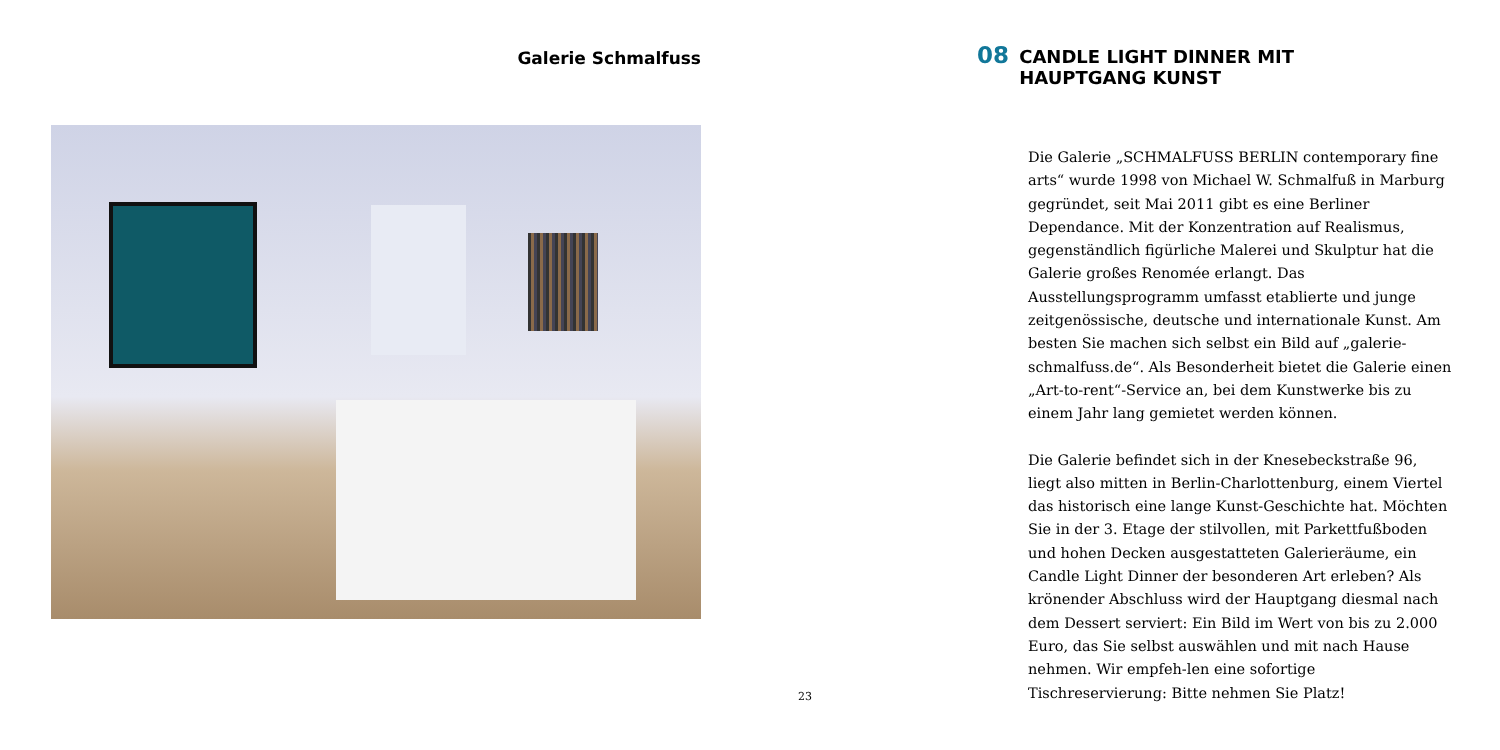Galerie Schmalfuss
08 CANDLE LIGHT DINNER MIT HAUPTGANG KUNST
Die Galerie „SCHMALFUSS BERLIN contemporary fine arts“ wurde 1998 von Michael W. Schmalfuß in Marburg gegründet, seit Mai 2011 gibt es eine Berliner Dependance. Mit der Konzentration auf Realismus, gegenständlich figürliche Malerei und Skulptur hat die Galerie großes Renomée erlangt. Das Ausstellungsprogramm umfasst etablierte und junge zeitgenössische, deutsche und internationale Kunst. Am besten Sie machen sich selbst ein Bild auf „galerie-schmalfuss.de“. Als Besonderheit bietet die Galerie einen „Art-to-rent“-Service an, bei dem Kunstwerke bis zu einem Jahr lang gemietet werden können.
Die Galerie befindet sich in der Knesebeckstraße 96, liegt also mitten in Berlin-Charlottenburg, einem Viertel das historisch eine lange Kunst-Geschichte hat. Möchten Sie in der 3. Etage der stilvollen, mit Parkettfußboden und hohen Decken ausgestatteten Galerieräume, ein Candle Light Dinner der besonderen Art erleben? Als krönender Abschluss wird der Hauptgang diesmal nach dem Dessert serviert: Ein Bild im Wert von bis zu 2.000 Euro, das Sie selbst auswählen und mit nach Hause nehmen. Wir empfeh-len eine sofortige Tischreservierung: Bitte nehmen Sie Platz!
23